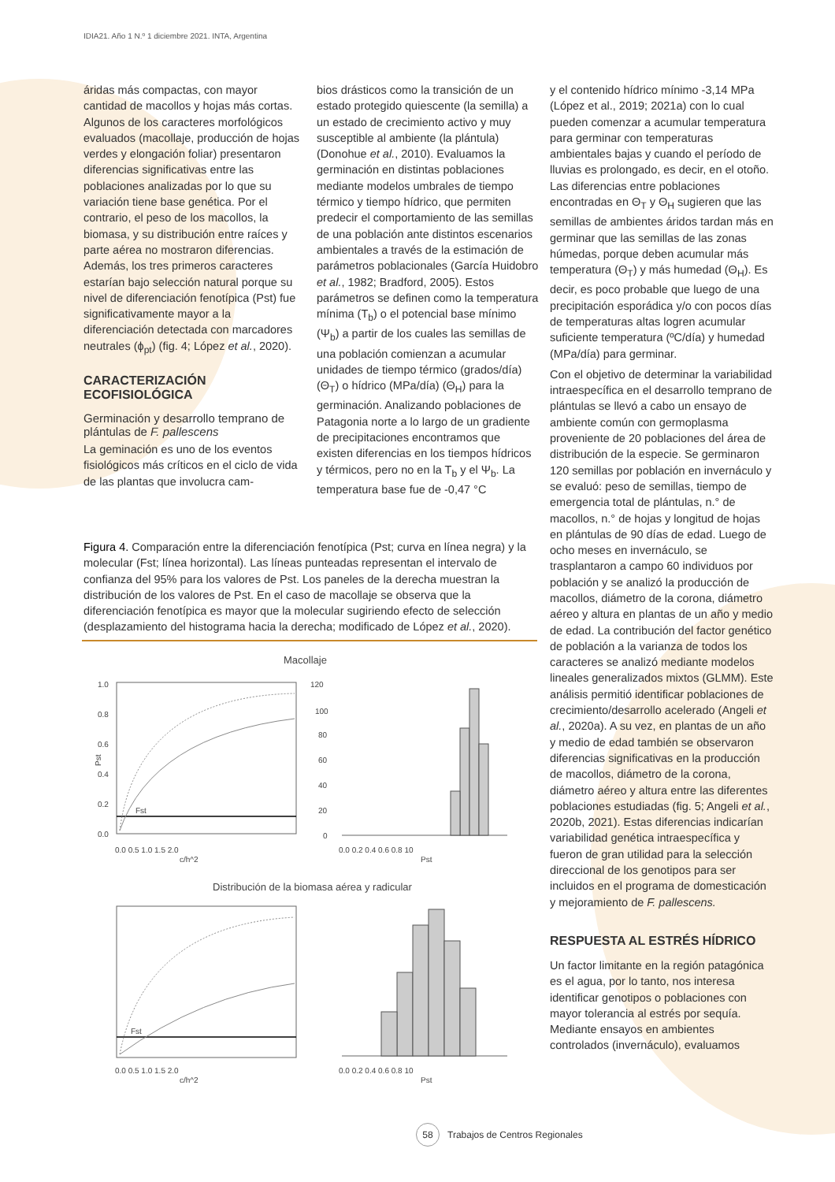IDIA21. Año 1 N.º 1 diciembre 2021. INTA, Argentina
áridas más compactas, con mayor cantidad de macollos y hojas más cortas. Algunos de los caracteres morfológicos evaluados (macollaje, producción de hojas verdes y elongación foliar) presentaron diferencias significativas entre las poblaciones analizadas por lo que su variación tiene base genética. Por el contrario, el peso de los macollos, la biomasa, y su distribución entre raíces y parte aérea no mostraron diferencias. Además, los tres primeros caracteres estarían bajo selección natural porque su nivel de diferenciación fenotípica (Pst) fue significativamente mayor a la diferenciación detectada con marcadores neutrales (ϕ<sub>pt</sub>) (fig. 4; López et al., 2020).
CARACTERIZACIÓN ECOFISIOLÓGICA
Germinación y desarrollo temprano de plántulas de F. pallescens
La geminación es uno de los eventos fisiológicos más críticos en el ciclo de vida de las plantas que involucra cam-
bios drásticos como la transición de un estado protegido quiescente (la semilla) a un estado de crecimiento activo y muy susceptible al ambiente (la plántula) (Donohue et al., 2010). Evaluamos la germinación en distintas poblaciones mediante modelos umbrales de tiempo térmico y tiempo hídrico, que permiten predecir el comportamiento de las semillas de una población ante distintos escenarios ambientales a través de la estimación de parámetros poblacionales (García Huidobro et al., 1982; Bradford, 2005). Estos parámetros se definen como la temperatura mínima (T<sub>b</sub>) o el potencial base mínimo (Ψ<sub>b</sub>) a partir de los cuales las semillas de una población comienzan a acumular unidades de tiempo térmico (grados/día) (Θ<sub>T</sub>) o hídrico (MPa/día) (Θ<sub>H</sub>) para la germinación. Analizando poblaciones de Patagonia norte a lo largo de un gradiente de precipitaciones encontramos que existen diferencias en los tiempos hídricos y térmicos, pero no en la T<sub>b</sub> y el Ψ<sub>b</sub>. La temperatura base fue de -0,47 °C
y el contenido hídrico mínimo -3,14 MPa (López et al., 2019; 2021a) con lo cual pueden comenzar a acumular temperatura para germinar con temperaturas ambientales bajas y cuando el período de lluvias es prolongado, es decir, en el otoño. Las diferencias entre poblaciones encontradas en Θ<sub>T</sub> y Θ<sub>H</sub> sugieren que las semillas de ambientes áridos tardan más en germinar que las semillas de las zonas húmedas, porque deben acumular más temperatura (Θ<sub>T</sub>) y más humedad (Θ<sub>H</sub>). Es decir, es poco probable que luego de una precipitación esporádica y/o con pocos días de temperaturas altas logren acumular suficiente temperatura (ºC/día) y humedad (MPa/día) para germinar.
Con el objetivo de determinar la variabilidad intraespecífica en el desarrollo temprano de plántulas se llevó a cabo un ensayo de ambiente común con germoplasma proveniente de 20 poblaciones del área de distribución de la especie. Se germinaron 120 semillas por población en invernáculo y se evaluó: peso de semillas, tiempo de emergencia total de plántulas, n.° de macollos, n.° de hojas y longitud de hojas en plántulas de 90 días de edad. Luego de ocho meses en invernáculo, se trasplantaron a campo 60 individuos por población y se analizó la producción de macollos, diámetro de la corona, diámetro aéreo y altura en plantas de un año y medio de edad. La contribución del factor genético de población a la varianza de todos los caracteres se analizó mediante modelos lineales generalizados mixtos (GLMM). Este análisis permitió identificar poblaciones de crecimiento/desarrollo acelerado (Angeli et al., 2020a). A su vez, en plantas de un año y medio de edad también se observaron diferencias significativas en la producción de macollos, diámetro de la corona, diámetro aéreo y altura entre las diferentes poblaciones estudiadas (fig. 5; Angeli et al., 2020b, 2021). Estas diferencias indicarían variabilidad genética intraespecífica y fueron de gran utilidad para la selección direccional de los genotipos para ser incluidos en el programa de domesticación y mejoramiento de F. pallescens.
RESPUESTA AL ESTRÉS HÍDRICO
Un factor limitante en la región patagónica es el agua, por lo tanto, nos interesa identificar genotipos o poblaciones con mayor tolerancia al estrés por sequía. Mediante ensayos en ambientes controlados (invernáculo), evaluamos
Figura 4. Comparación entre la diferenciación fenotípica (Pst; curva en línea negra) y la molecular (Fst; línea horizontal). Las líneas punteadas representan el intervalo de confianza del 95% para los valores de Pst. Los paneles de la derecha muestran la distribución de los valores de Pst. En el caso de macollaje se observa que la diferenciación fenotípica es mayor que la molecular sugiriendo efecto de selección (desplazamiento del histograma hacia la derecha; modificado de López et al., 2020).
Macollaje
Fst
Pst
1.0
0.8
0.6
0.4
0.2
0.0
0.0 0.5 1.0 1.5 2.0
c/h^2
120
100
80
60
40
20
0
0.0 0.2 0.4 0.6 0.8 10
Pst
Distribución de la biomasa aérea y radicular
Fst
0.0 0.5 1.0 1.5 2.0
c/h^2
0.0 0.2 0.4 0.6 0.8 10
Pst
58
Trabajos de Centros Regionales